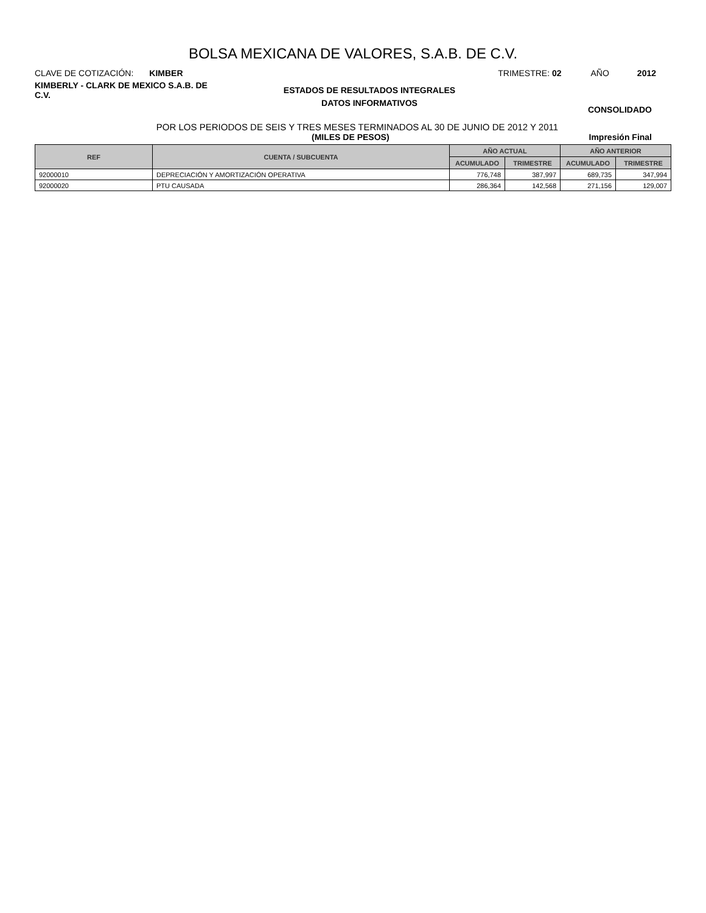BOLSA MEXICANA DE VALORES, S.A.B. DE C.V.
CLAVE DE COTIZACIÓN: KIMBER TRIMESTRE: 02 AÑO 2012
KIMBERLY - CLARK DE MEXICO S.A.B. DE C.V.
ESTADOS DE RESULTADOS INTEGRALES
DATOS INFORMATIVOS
CONSOLIDADO
POR LOS PERIODOS DE SEIS Y TRES MESES TERMINADOS AL 30 DE JUNIO DE 2012 Y 2011
(MILES DE PESOS) Impresión Final
| REF | CUENTA / SUBCUENTA | AÑO ACTUAL | | AÑO ANTERIOR | |
| --- | --- | --- | --- | --- | --- |
| | | ACUMULADO | TRIMESTRE | ACUMULADO | TRIMESTRE |
| 92000010 | DEPRECIACIÓN Y AMORTIZACIÓN OPERATIVA | 776,748 | 387,997 | 689,735 | 347,994 |
| 92000020 | PTU CAUSADA | 286,364 | 142,568 | 271,156 | 129,007 |